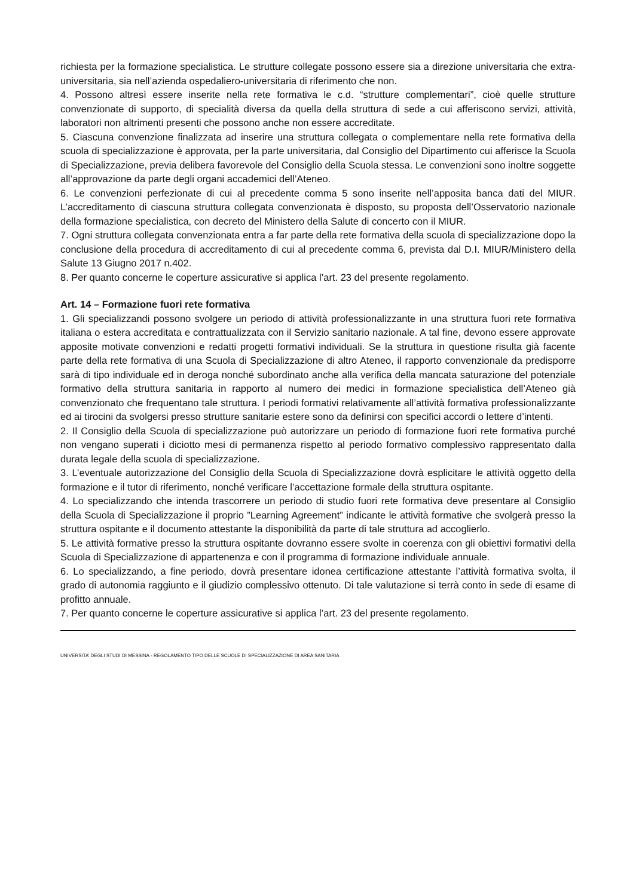richiesta per la formazione specialistica. Le strutture collegate possono essere sia a direzione universitaria che extra-universitaria, sia nell’azienda ospedaliero-universitaria di riferimento che non.
4. Possono altresì essere inserite nella rete formativa le c.d. “strutture complementari”, cioè quelle strutture convenzionate di supporto, di specialità diversa da quella della struttura di sede a cui afferiscono servizi, attività, laboratori non altrimenti presenti che possono anche non essere accreditate.
5. Ciascuna convenzione finalizzata ad inserire una struttura collegata o complementare nella rete formativa della scuola di specializzazione è approvata, per la parte universitaria, dal Consiglio del Dipartimento cui afferisce la Scuola di Specializzazione, previa delibera favorevole del Consiglio della Scuola stessa. Le convenzioni sono inoltre soggette all’approvazione da parte degli organi accademici dell’Ateneo.
6. Le convenzioni perfezionate di cui al precedente comma 5 sono inserite nell’apposita banca dati del MIUR. L’accreditamento di ciascuna struttura collegata convenzionata è disposto, su proposta dell’Osservatorio nazionale della formazione specialistica, con decreto del Ministero della Salute di concerto con il MIUR.
7. Ogni struttura collegata convenzionata entra a far parte della rete formativa della scuola di specializzazione dopo la conclusione della procedura di accreditamento di cui al precedente comma 6, prevista dal D.I. MIUR/Ministero della Salute 13 Giugno 2017 n.402.
8. Per quanto concerne le coperture assicurative si applica l’art. 23 del presente regolamento.
Art. 14 – Formazione fuori rete formativa
1. Gli specializzandi possono svolgere un periodo di attività professionalizzante in una struttura fuori rete formativa italiana o estera accreditata e contrattualizzata con il Servizio sanitario nazionale. A tal fine, devono essere approvate apposite motivate convenzioni e redatti progetti formativi individuali. Se la struttura in questione risulta già facente parte della rete formativa di una Scuola di Specializzazione di altro Ateneo, il rapporto convenzionale da predisporre sarà di tipo individuale ed in deroga nonché subordinato anche alla verifica della mancata saturazione del potenziale formativo della struttura sanitaria in rapporto al numero dei medici in formazione specialistica dell’Ateneo già convenzionato che frequentano tale struttura. I periodi formativi relativamente all’attività formativa professionalizzante ed ai tirocini da svolgersi presso strutture sanitarie estere sono da definirsi con specifici accordi o lettere d’intenti.
2. Il Consiglio della Scuola di specializzazione può autorizzare un periodo di formazione fuori rete formativa purché non vengano superati i diciotto mesi di permanenza rispetto al periodo formativo complessivo rappresentato dalla durata legale della scuola di specializzazione.
3. L’eventuale autorizzazione del Consiglio della Scuola di Specializzazione dovrà esplicitare le attività oggetto della formazione e il tutor di riferimento, nonché verificare l’accettazione formale della struttura ospitante.
4. Lo specializzando che intenda trascorrere un periodo di studio fuori rete formativa deve presentare al Consiglio della Scuola di Specializzazione il proprio ”Learning Agreement” indicante le attività formative che svolgerà presso la struttura ospitante e il documento attestante la disponibilità da parte di tale struttura ad accoglierlo.
5. Le attività formative presso la struttura ospitante dovranno essere svolte in coerenza con gli obiettivi formativi della Scuola di Specializzazione di appartenenza e con il programma di formazione individuale annuale.
6. Lo specializzando, a fine periodo, dovrà presentare idonea certificazione attestante l’attività formativa svolta, il grado di autonomia raggiunto e il giudizio complessivo ottenuto. Di tale valutazione si terrà conto in sede di esame di profitto annuale.
7. Per quanto concerne le coperture assicurative si applica l’art. 23 del presente regolamento.
UNIVERSITA’ DEGLI STUDI DI MESSINA - REGOLAMENTO TIPO DELLE SCUOLE DI SPECIALIZZAZIONE DI AREA SANITARIA